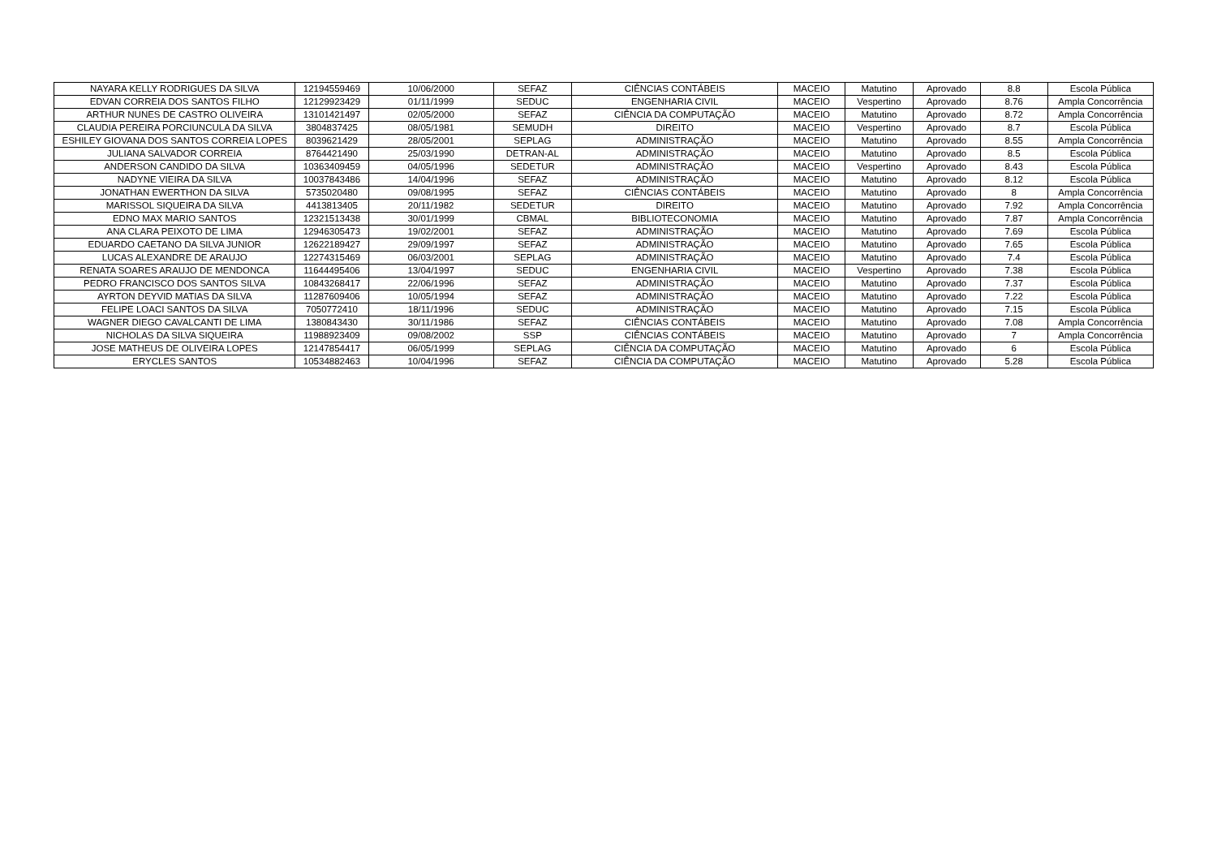| NAYARA KELLY RODRIGUES DA SILVA | 12194559469 | 10/06/2000 | SEFAZ | CIÊNCIAS CONTÁBEIS | MACEIO | Matutino | Aprovado | 8.8 | Escola Pública |
| EDVAN CORREIA DOS SANTOS FILHO | 12129923429 | 01/11/1999 | SEDUC | ENGENHARIA CIVIL | MACEIO | Vespertino | Aprovado | 8.76 | Ampla Concorrência |
| ARTHUR NUNES DE CASTRO OLIVEIRA | 13101421497 | 02/05/2000 | SEFAZ | CIÊNCIA DA COMPUTAÇÃO | MACEIO | Matutino | Aprovado | 8.72 | Ampla Concorrência |
| CLAUDIA PEREIRA PORCIUNCULA DA SILVA | 3804837425 | 08/05/1981 | SEMUDH | DIREITO | MACEIO | Vespertino | Aprovado | 8.7 | Escola Pública |
| ESHILEY GIOVANA DOS SANTOS CORREIA LOPES | 8039621429 | 28/05/2001 | SEPLAG | ADMINISTRAÇÃO | MACEIO | Matutino | Aprovado | 8.55 | Ampla Concorrência |
| JULIANA SALVADOR CORREIA | 8764421490 | 25/03/1990 | DETRAN-AL | ADMINISTRAÇÃO | MACEIO | Matutino | Aprovado | 8.5 | Escola Pública |
| ANDERSON CANDIDO DA SILVA | 10363409459 | 04/05/1996 | SEDETUR | ADMINISTRAÇÃO | MACEIO | Vespertino | Aprovado | 8.43 | Escola Pública |
| NADYNE VIEIRA DA SILVA | 10037843486 | 14/04/1996 | SEFAZ | ADMINISTRAÇÃO | MACEIO | Matutino | Aprovado | 8.12 | Escola Pública |
| JONATHAN EWERTHON DA SILVA | 5735020480 | 09/08/1995 | SEFAZ | CIÊNCIAS CONTÁBEIS | MACEIO | Matutino | Aprovado | 8 | Ampla Concorrência |
| MARISSOL SIQUEIRA DA SILVA | 4413813405 | 20/11/1982 | SEDETUR | DIREITO | MACEIO | Matutino | Aprovado | 7.92 | Ampla Concorrência |
| EDNO MAX MARIO SANTOS | 12321513438 | 30/01/1999 | CBMAL | BIBLIOTECONOMIA | MACEIO | Matutino | Aprovado | 7.87 | Ampla Concorrência |
| ANA CLARA PEIXOTO DE LIMA | 12946305473 | 19/02/2001 | SEFAZ | ADMINISTRAÇÃO | MACEIO | Matutino | Aprovado | 7.69 | Escola Pública |
| EDUARDO CAETANO DA SILVA JUNIOR | 12622189427 | 29/09/1997 | SEFAZ | ADMINISTRAÇÃO | MACEIO | Matutino | Aprovado | 7.65 | Escola Pública |
| LUCAS ALEXANDRE DE ARAUJO | 12274315469 | 06/03/2001 | SEPLAG | ADMINISTRAÇÃO | MACEIO | Matutino | Aprovado | 7.4 | Escola Pública |
| RENATA SOARES ARAUJO DE MENDONCA | 11644495406 | 13/04/1997 | SEDUC | ENGENHARIA CIVIL | MACEIO | Vespertino | Aprovado | 7.38 | Escola Pública |
| PEDRO FRANCISCO DOS SANTOS SILVA | 10843268417 | 22/06/1996 | SEFAZ | ADMINISTRAÇÃO | MACEIO | Matutino | Aprovado | 7.37 | Escola Pública |
| AYRTON DEYVID MATIAS DA SILVA | 11287609406 | 10/05/1994 | SEFAZ | ADMINISTRAÇÃO | MACEIO | Matutino | Aprovado | 7.22 | Escola Pública |
| FELIPE LOACI SANTOS DA SILVA | 7050772410 | 18/11/1996 | SEDUC | ADMINISTRAÇÃO | MACEIO | Matutino | Aprovado | 7.15 | Escola Pública |
| WAGNER DIEGO CAVALCANTI DE LIMA | 1380843430 | 30/11/1986 | SEFAZ | CIÊNCIAS CONTÁBEIS | MACEIO | Matutino | Aprovado | 7.08 | Ampla Concorrência |
| NICHOLAS DA SILVA SIQUEIRA | 11988923409 | 09/08/2002 | SSP | CIÊNCIAS CONTÁBEIS | MACEIO | Matutino | Aprovado | 7 | Ampla Concorrência |
| JOSE MATHEUS DE OLIVEIRA LOPES | 12147854417 | 06/05/1999 | SEPLAG | CIÊNCIA DA COMPUTAÇÃO | MACEIO | Matutino | Aprovado | 6 | Escola Pública |
| ERYCLES SANTOS | 10534882463 | 10/04/1996 | SEFAZ | CIÊNCIA DA COMPUTAÇÃO | MACEIO | Matutino | Aprovado | 5.28 | Escola Pública |